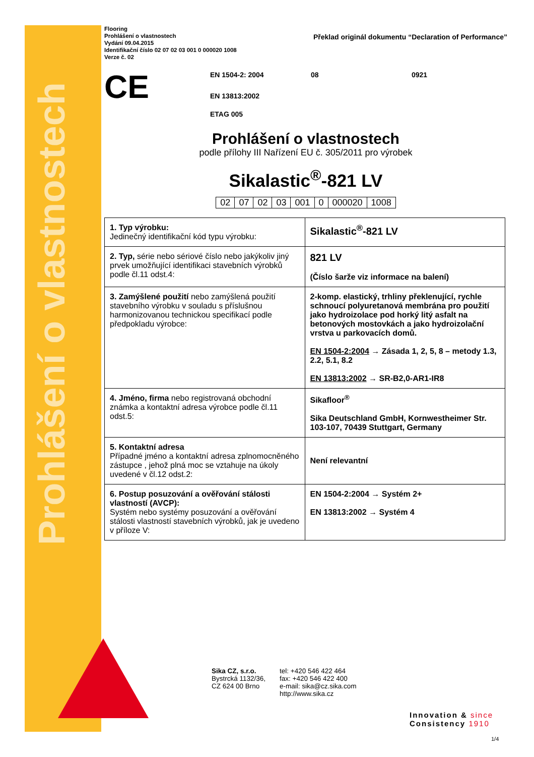Prohlášení o vlastnostech
Flooring
Prohlášení o vlastnostech
Vydání 09.04.2015
Identifikační číslo 02 07 02 03 001 0 000020 1008
Verze č. 02
Překlad originál dokumentu “Declaration of Performance”
CE
EN 1504-2: 2004 08 0921
EN 13813:2002
ETAG 005
Prohlášení o vlastnostech
podle přílohy III Nařízení EU č. 305/2011 pro výrobek
Sikalastic<sup>®</sup>-821 LV
| 02 | 07 | 02 | 03 | 001 | 0 | 000020 | 1008 |
| 1. Typ výrobku: Jedinečný identifikační kód typu výrobku: | Sikalastic<sup>®</sup>-821 LV |
| 2. Typ, série nebo sériové číslo nebo jakýkoliv jiný prvek umožňující identifikaci stavebních výrobků podle čl.11 odst.4: | 821 LV (Číslo šarže viz informace na balení) |
| 3. Zamýšlené použití nebo zamýšlená použití stavebního výrobku v souladu s příslušnou harmonizovanou technickou specifikací podle předpokladu výrobce: | 2-komp. elastický, trhliny překlenující, rychle schnoucí polyuretanová membrána pro použití jako hydroizolace pod horký litý asfalt na betonových mostovkách a jako hydroizolační vrstva u parkovacích domů. EN 1504-2:2004 → Zásada 1, 2, 5, 8 – metody 1.3, 2.2, 5.1, 8.2 EN 13813:2002 → SR-B2,0-AR1-IR8 |
| 4. Jméno, firma nebo registrovaná obchodní známka a kontaktní adresa výrobce podle čl.11 odst.5: | Sikafloor<sup>®</sup> Sika Deutschland GmbH, Kornwestheimer Str. 103-107, 70439 Stuttgart, Germany |
| 5. Kontaktní adresa Případné jméno a kontaktní adresa zplnomocněného zástupce , jehož plná moc se vztahuje na úkoly uvedené v čl.12 odst.2: | Není relevantní |
| 6. Postup posuzování a ověřování stálosti vlastností (AVCP): Systém nebo systémy posuzování a ověřování stálosti vlastností stavebních výrobků, jak je uvedeno v příloze V: | EN 1504-2:2004 → Systém 2+ EN 13813:2002 → Systém 4 |
Sika CZ, s.r.o.
Bystrcká 1132/36,
CZ 624 00 Brno
tel: +420 546 422 464
fax: +420 546 422 400
e-mail: sika@cz.sika.com
http://www.sika.cz
Innovation & since
Consistency 1910
1/4